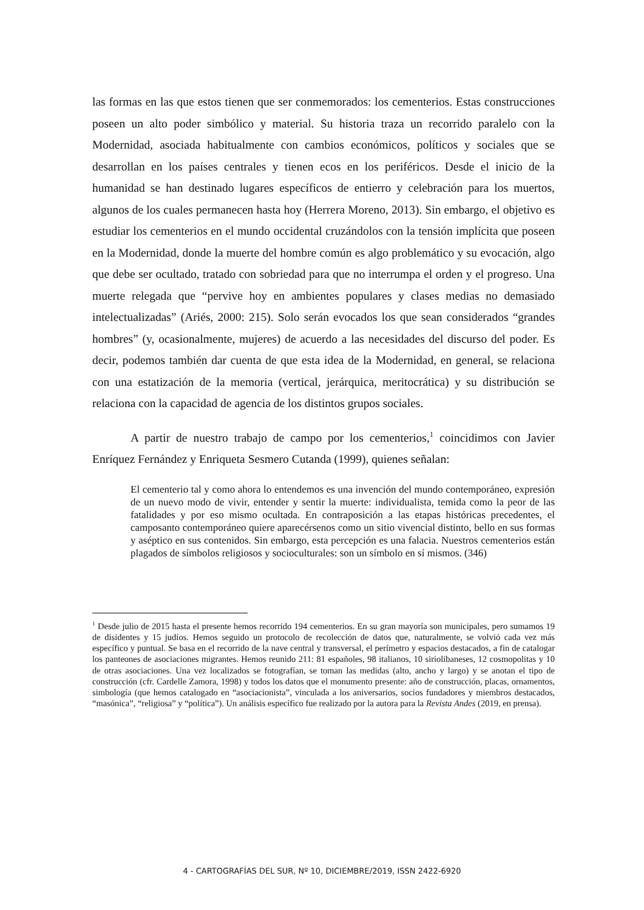las formas en las que estos tienen que ser conmemorados: los cementerios. Estas construcciones poseen un alto poder simbólico y material. Su historia traza un recorrido paralelo con la Modernidad, asociada habitualmente con cambios económicos, políticos y sociales que se desarrollan en los países centrales y tienen ecos en los periféricos. Desde el inicio de la humanidad se han destinado lugares específicos de entierro y celebración para los muertos, algunos de los cuales permanecen hasta hoy (Herrera Moreno, 2013). Sin embargo, el objetivo es estudiar los cementerios en el mundo occidental cruzándolos con la tensión implícita que poseen en la Modernidad, donde la muerte del hombre común es algo problemático y su evocación, algo que debe ser ocultado, tratado con sobriedad para que no interrumpa el orden y el progreso. Una muerte relegada que “pervive hoy en ambientes populares y clases medias no demasiado intelectualizadas” (Ariés, 2000: 215). Solo serán evocados los que sean considerados “grandes hombres” (y, ocasionalmente, mujeres) de acuerdo a las necesidades del discurso del poder. Es decir, podemos también dar cuenta de que esta idea de la Modernidad, en general, se relaciona con una estatización de la memoria (vertical, jerárquica, meritocrática) y su distribución se relaciona con la capacidad de agencia de los distintos grupos sociales.
A partir de nuestro trabajo de campo por los cementerios,<sup>1</sup> coincidimos con Javier Enríquez Fernández y Enriqueta Sesmero Cutanda (1999), quienes señalan:
El cementerio tal y como ahora lo entendemos es una invención del mundo contemporáneo, expresión de un nuevo modo de vivir, entender y sentir la muerte: individualista, temida como la peor de las fatalidades y por eso mismo ocultada. En contraposición a las etapas históricas precedentes, el camposanto contemporáneo quiere aparecérsenos como un sitio vivencial distinto, bello en sus formas y aséptico en sus contenidos. Sin embargo, esta percepción es una falacia. Nuestros cementerios están plagados de símbolos religiosos y socioculturales: son un símbolo en sí mismos. (346)
<sup>1</sup> Desde julio de 2015 hasta el presente hemos recorrido 194 cementerios. En su gran mayoría son municipales, pero sumamos 19 de disidentes y 15 judíos. Hemos seguido un protocolo de recolección de datos que, naturalmente, se volvió cada vez más específico y puntual. Se basa en el recorrido de la nave central y transversal, el perímetro y espacios destacados, a fin de catalogar los panteones de asociaciones migrantes. Hemos reunido 211: 81 españoles, 98 italianos, 10 siriolibaneses, 12 cosmopolitas y 10 de otras asociaciones. Una vez localizados se fotografían, se toman las medidas (alto, ancho y largo) y se anotan el tipo de construcción (cfr. Cardelle Zamora, 1998) y todos los datos que el monumento presente: año de construcción, placas, ornamentos, simbología (que hemos catalogado en “asociacionista”, vinculada a los aniversarios, socios fundadores y miembros destacados, “masónica”, “religiosa” y “política”). Un análisis específico fue realizado por la autora para la Revista Andes (2019, en prensa).
4 - CARTOGRAFÍAS DEL SUR, Nº 10, DICIEMBRE/2019, ISSN 2422-6920